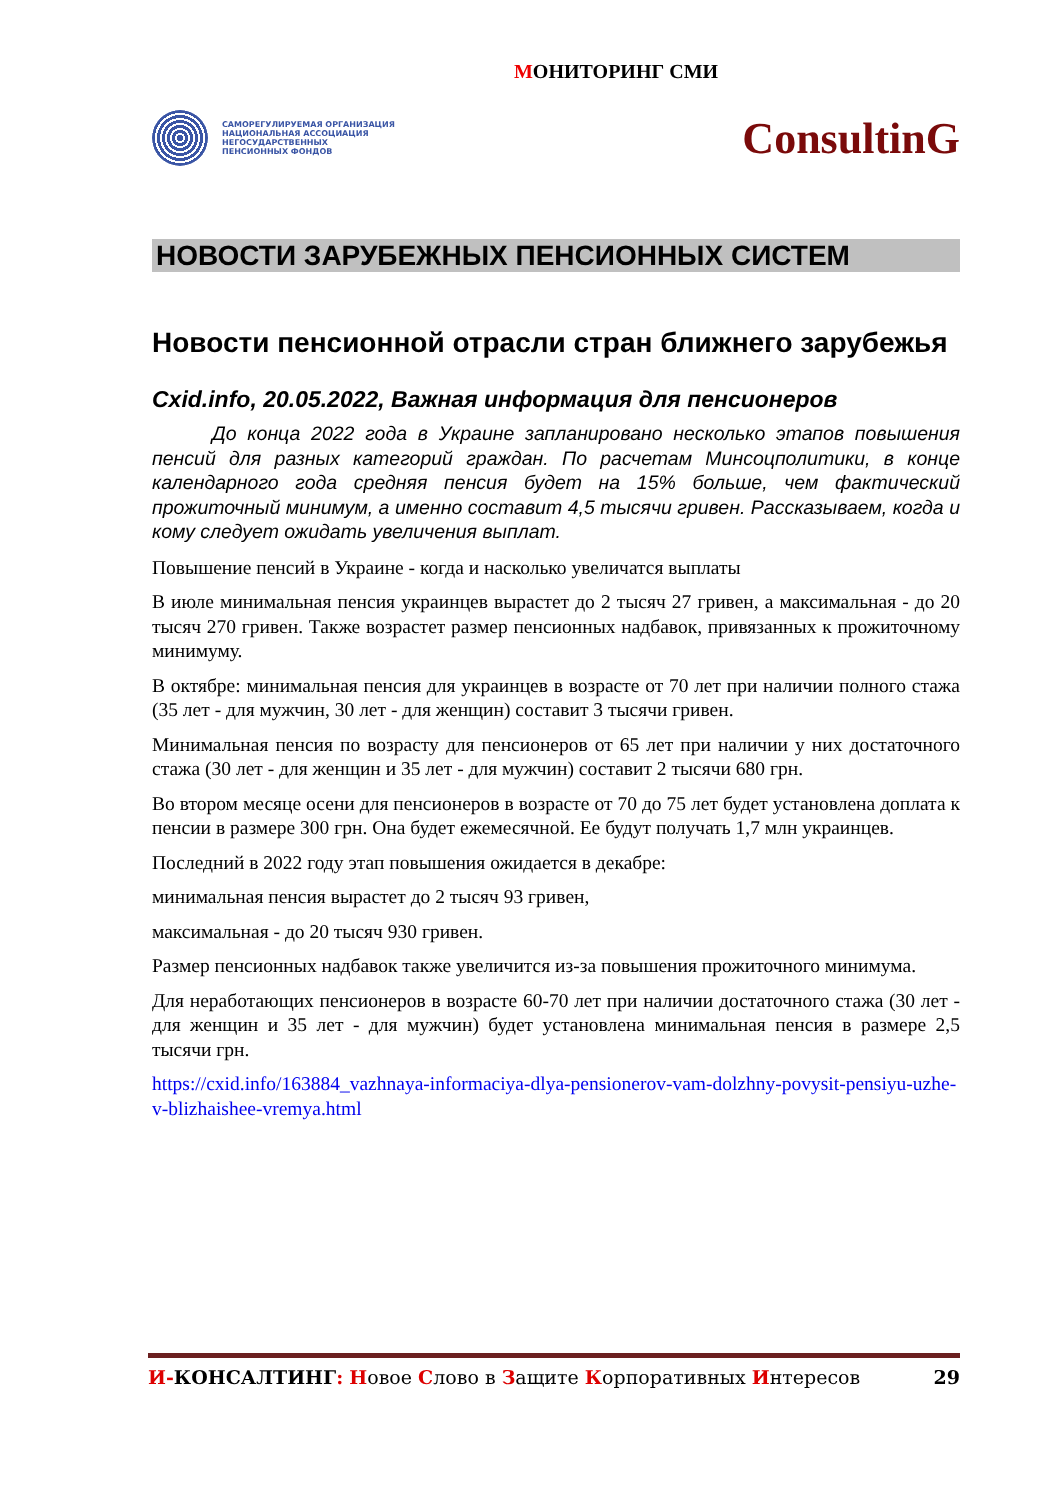МОНИТОРИНГ СМИ
САМОРЕГУЛИРУЕМАЯ ОРГАНИЗАЦИЯ
НАЦИОНАЛЬНАЯ АССОЦИАЦИЯ
НЕГОСУДАРСТВЕННЫХ
ПЕНСИОННЫХ ФОНДОВ
ConsultinG
НОВОСТИ ЗАРУБЕЖНЫХ ПЕНСИОННЫХ СИСТЕМ
Новости пенсионной отрасли стран ближнего зарубежья
Cxid.info, 20.05.2022, Важная информация для пенсионеров
До конца 2022 года в Украине запланировано несколько этапов повышения пенсий для разных категорий граждан. По расчетам Минсоцполитики, в конце календарного года средняя пенсия будет на 15% больше, чем фактический прожиточный минимум, а именно составит 4,5 тысячи гривен. Рассказываем, когда и кому следует ожидать увеличения выплат.
Повышение пенсий в Украине - когда и насколько увеличатся выплаты
В июле минимальная пенсия украинцев вырастет до 2 тысяч 27 гривен, а максимальная - до 20 тысяч 270 гривен. Также возрастет размер пенсионных надбавок, привязанных к прожиточному минимуму.
В октябре: минимальная пенсия для украинцев в возрасте от 70 лет при наличии полного стажа (35 лет - для мужчин, 30 лет - для женщин) составит 3 тысячи гривен.
Минимальная пенсия по возрасту для пенсионеров от 65 лет при наличии у них достаточного стажа (30 лет - для женщин и 35 лет - для мужчин) составит 2 тысячи 680 грн.
Во втором месяце осени для пенсионеров в возрасте от 70 до 75 лет будет установлена доплата к пенсии в размере 300 грн. Она будет ежемесячной. Ее будут получать 1,7 млн украинцев.
Последний в 2022 году этап повышения ожидается в декабре:
минимальная пенсия вырастет до 2 тысяч 93 гривен,
максимальная - до 20 тысяч 930 гривен.
Размер пенсионных надбавок также увеличится из-за повышения прожиточного минимума.
Для неработающих пенсионеров в возрасте 60-70 лет при наличии достаточного стажа (30 лет - для женщин и 35 лет - для мужчин) будет установлена минимальная пенсия в размере 2,5 тысячи грн.
https://cxid.info/163884_vazhnaya-informaciya-dlya-pensionerov-vam-dolzhny-povysit-pensiyu-uzhe-v-blizhaishee-vremya.html
И-КОНСАЛТИНГ: Новое Слово в Защите Корпоративных Интересов
29